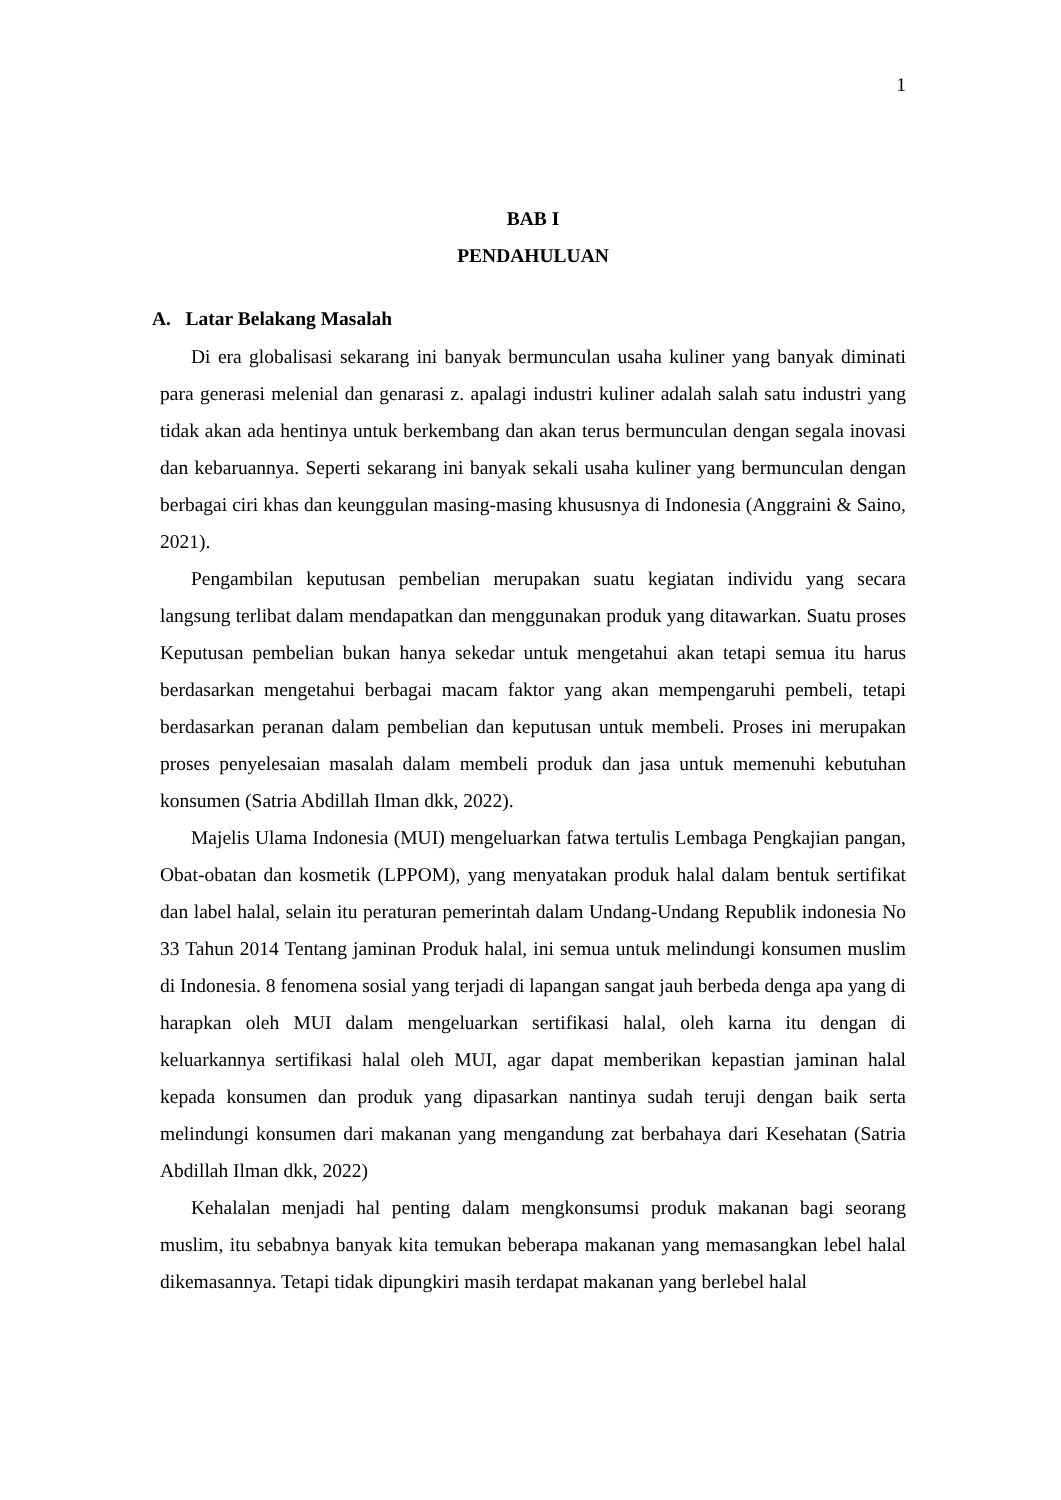1
BAB I
PENDAHULUAN
A. Latar Belakang Masalah
Di era globalisasi sekarang ini banyak bermunculan usaha kuliner yang banyak diminati para generasi melenial dan genarasi z. apalagi industri kuliner adalah salah satu industri yang tidak akan ada hentinya untuk berkembang dan akan terus bermunculan dengan segala inovasi dan kebaruannya. Seperti sekarang ini banyak sekali usaha kuliner yang bermunculan dengan berbagai ciri khas dan keunggulan masing-masing khususnya di Indonesia (Anggraini & Saino, 2021).
Pengambilan keputusan pembelian merupakan suatu kegiatan individu yang secara langsung terlibat dalam mendapatkan dan menggunakan produk yang ditawarkan. Suatu proses Keputusan pembelian bukan hanya sekedar untuk mengetahui akan tetapi semua itu harus berdasarkan mengetahui berbagai macam faktor yang akan mempengaruhi pembeli, tetapi berdasarkan peranan dalam pembelian dan keputusan untuk membeli. Proses ini merupakan proses penyelesaian masalah dalam membeli produk dan jasa untuk memenuhi kebutuhan konsumen (Satria Abdillah Ilman dkk, 2022).
Majelis Ulama Indonesia (MUI) mengeluarkan fatwa tertulis Lembaga Pengkajian pangan, Obat-obatan dan kosmetik (LPPOM), yang menyatakan produk halal dalam bentuk sertifikat dan label halal, selain itu peraturan pemerintah dalam Undang-Undang Republik indonesia No 33 Tahun 2014 Tentang jaminan Produk halal, ini semua untuk melindungi konsumen muslim di Indonesia. 8 fenomena sosial yang terjadi di lapangan sangat jauh berbeda denga apa yang di harapkan oleh MUI dalam mengeluarkan sertifikasi halal, oleh karna itu dengan di keluarkannya sertifikasi halal oleh MUI, agar dapat memberikan kepastian jaminan halal kepada konsumen dan produk yang dipasarkan nantinya sudah teruji dengan baik serta melindungi konsumen dari makanan yang mengandung zat berbahaya dari Kesehatan (Satria Abdillah Ilman dkk, 2022)
Kehalalan menjadi hal penting dalam mengkonsumsi produk makanan bagi seorang muslim, itu sebabnya banyak kita temukan beberapa makanan yang memasangkan lebel halal dikemasannya. Tetapi tidak dipungkiri masih terdapat makanan yang berlebel halal